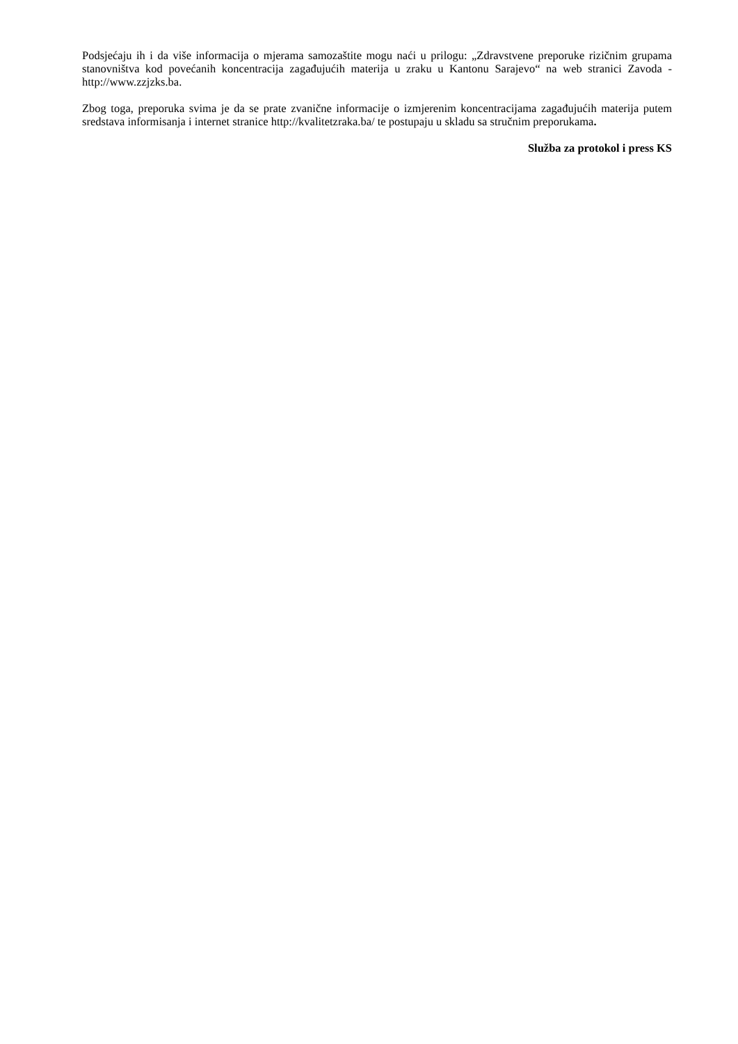Podsjećaju ih i da više informacija o mjerama samozaštite mogu naći u prilogu: „Zdravstvene preporuke rizičnim grupama stanovništva kod povećanih koncentracija zagađujućih materija u zraku u Kantonu Sarajevo“ na web stranici Zavoda - http://www.zzjzks.ba.
Zbog toga, preporuka svima je da se prate zvanične informacije o izmjerenim koncentracijama zagađujućih materija putem sredstava informisanja i internet stranice http://kvalitetzraka.ba/ te postupaju u skladu sa stručnim preporukama.
Služba za protokol i press KS